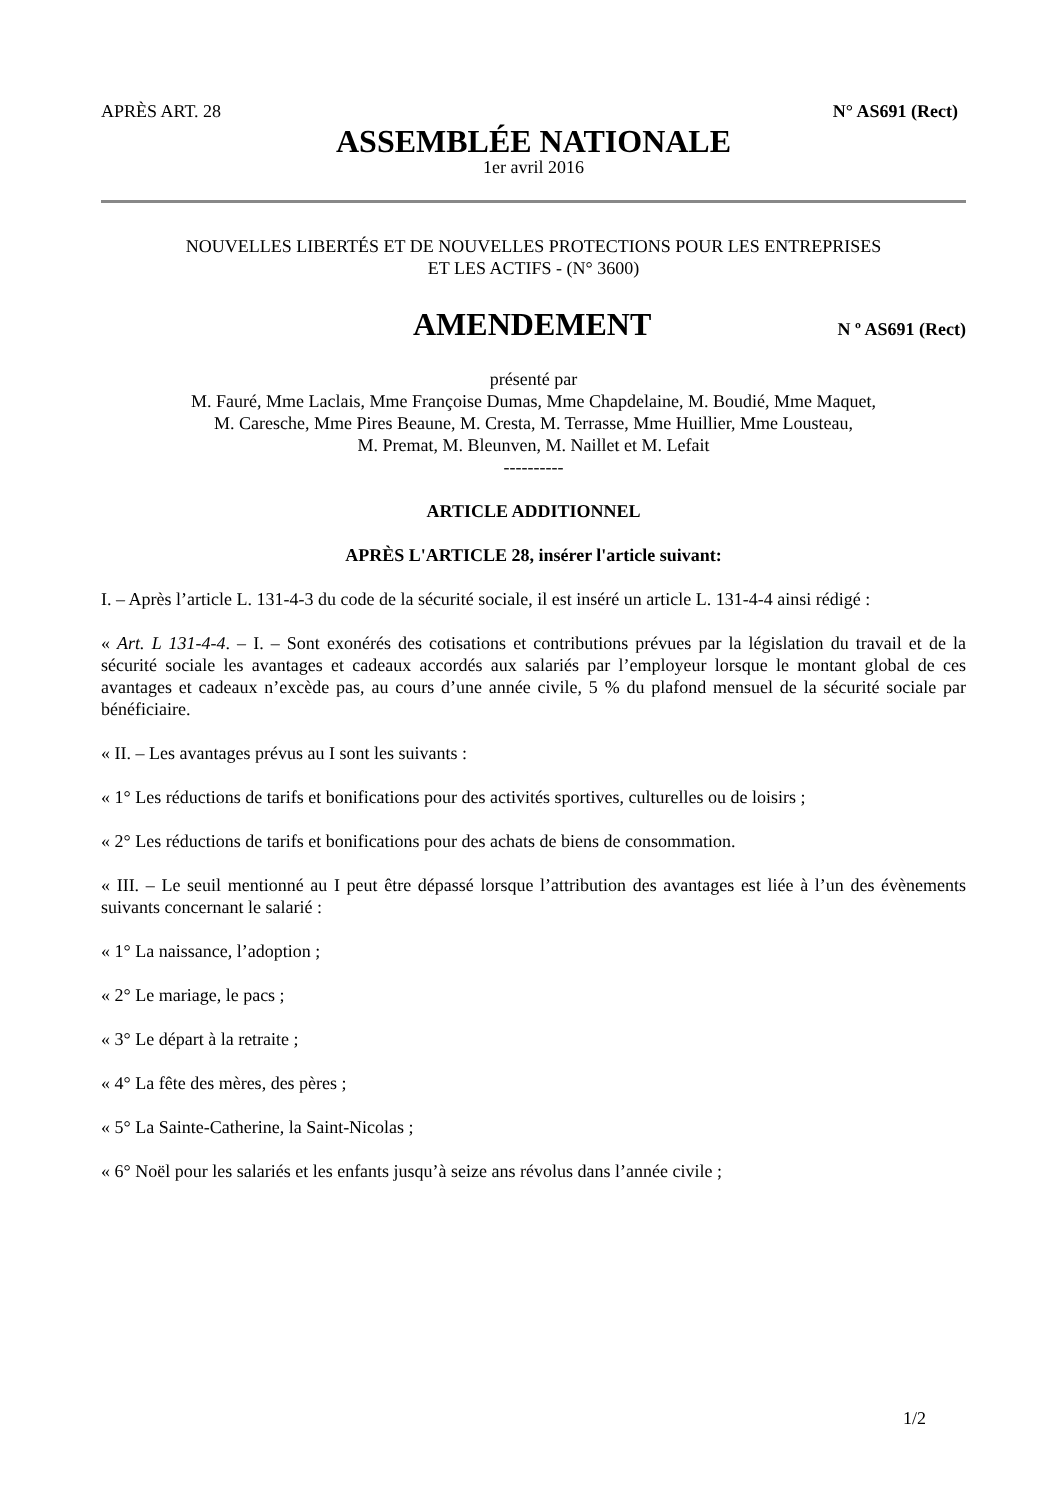APRÈS ART. 28 N° AS691 (Rect)
ASSEMBLÉE NATIONALE
1er avril 2016
NOUVELLES LIBERTÉS ET DE NOUVELLES PROTECTIONS POUR LES ENTREPRISES
ET LES ACTIFS - (N° 3600)
AMENDEMENT N º AS691 (Rect)
présenté par
M. Fauré, Mme Laclais, Mme Françoise Dumas, Mme Chapdelaine, M. Boudié, Mme Maquet,
M. Caresche, Mme Pires Beaune, M. Cresta, M. Terrasse, Mme Huillier, Mme Lousteau,
M. Premat, M. Bleunven, M. Naillet et M. Lefait
----------
ARTICLE ADDITIONNEL
APRÈS L'ARTICLE 28, insérer l'article suivant:
I. – Après l’article L. 131-4-3 du code de la sécurité sociale, il est inséré un article L. 131-4-4 ainsi rédigé :
« Art. L 131-4-4. – I. – Sont exonérés des cotisations et contributions prévues par la législation du travail et de la sécurité sociale les avantages et cadeaux accordés aux salariés par l’employeur lorsque le montant global de ces avantages et cadeaux n’excède pas, au cours d’une année civile, 5 % du plafond mensuel de la sécurité sociale par bénéficiaire.
« II. – Les avantages prévus au I sont les suivants :
« 1° Les réductions de tarifs et bonifications pour des activités sportives, culturelles ou de loisirs ;
« 2° Les réductions de tarifs et bonifications pour des achats de biens de consommation.
« III. – Le seuil mentionné au I peut être dépassé lorsque l’attribution des avantages est liée à l’un des évènements suivants concernant le salarié :
« 1° La naissance, l’adoption ;
« 2° Le mariage, le pacs ;
« 3° Le départ à la retraite ;
« 4° La fête des mères, des pères ;
« 5° La Sainte-Catherine, la Saint-Nicolas ;
« 6° Noël pour les salariés et les enfants jusqu’à seize ans révolus dans l’année civile ;
1/2